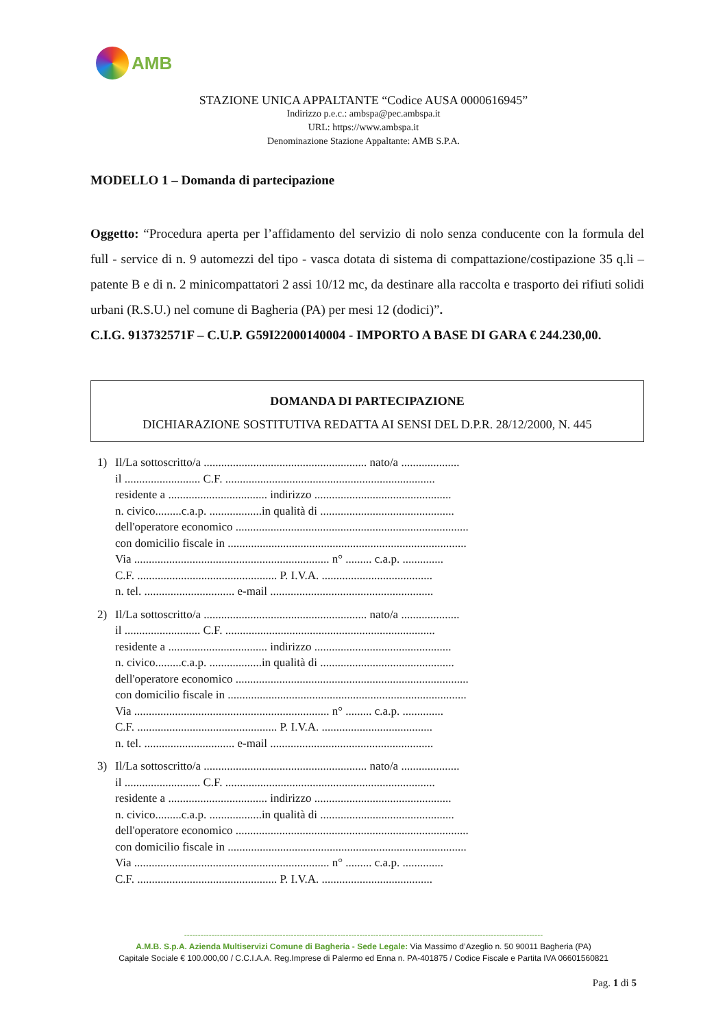AMB
STAZIONE UNICA APPALTANTE “Codice AUSA 0000616945”
Indirizzo p.e.c.: ambspa@pec.ambspa.it
URL: https://www.ambspa.it
Denominazione Stazione Appaltante: AMB S.P.A.
MODELLO 1 – Domanda di partecipazione
Oggetto: “Procedura aperta per l’affidamento del servizio di nolo senza conducente con la formula del full - service di n. 9 automezzi del tipo - vasca dotata di sistema di compattazione/costipazione 35 q.li – patente B e di n. 2 minicompattatori 2 assi 10/12 mc, da destinare alla raccolta e trasporto dei rifiuti solidi urbani (R.S.U.) nel comune di Bagheria (PA) per mesi 12 (dodici)”.
C.I.G. 913732571F – C.U.P. G59I22000140004 - IMPORTO A BASE DI GARA € 244.230,00.
DOMANDA DI PARTECIPAZIONE
DICHIARAZIONE SOSTITUTIVA REDATTA AI SENSI DEL D.P.R. 28/12/2000, N. 445
1) Il/La sottoscritto/a ........................................................ nato/a ....................
il .......................... C.F. ........................................................................
residente a .................................. indirizzo ...............................................
n. civico.........c.a.p. ..................in qualità di ..............................................
dell'operatore economico ................................................................................
con domicilio fiscale in ..................................................................................
Via ................................................................... n° ......... c.a.p. ..............
C.F. ................................................ P. I.V.A. ......................................
n. tel. ............................... e-mail ........................................................
2) Il/La sottoscritto/a ........................................................ nato/a ....................
il .......................... C.F. ........................................................................
residente a .................................. indirizzo ...............................................
n. civico.........c.a.p. ..................in qualità di ..............................................
dell'operatore economico ................................................................................
con domicilio fiscale in ..................................................................................
Via ................................................................... n° ......... c.a.p. ..............
C.F. ................................................ P. I.V.A. ......................................
n. tel. ............................... e-mail ........................................................
3) Il/La sottoscritto/a ........................................................ nato/a ....................
il .......................... C.F. ........................................................................
residente a .................................. indirizzo ...............................................
n. civico.........c.a.p. ..................in qualità di ..............................................
dell'operatore economico ................................................................................
con domicilio fiscale in ..................................................................................
Via ................................................................... n° ......... c.a.p. ..............
C.F. ................................................ P. I.V.A. ......................................
-----------------------------------------------------------------------------------------------------------------------------------
A.M.B. S.p.A. Azienda Multiservizi Comune di Bagheria - Sede Legale: Via Massimo d’Azeglio n. 50 90011 Bagheria (PA)
Capitale Sociale € 100.000,00 / C.C.I.A.A. Reg.Imprese di Palermo ed Enna n. PA-401875 / Codice Fiscale e Partita IVA 06601560821
Pag. 1 di 5